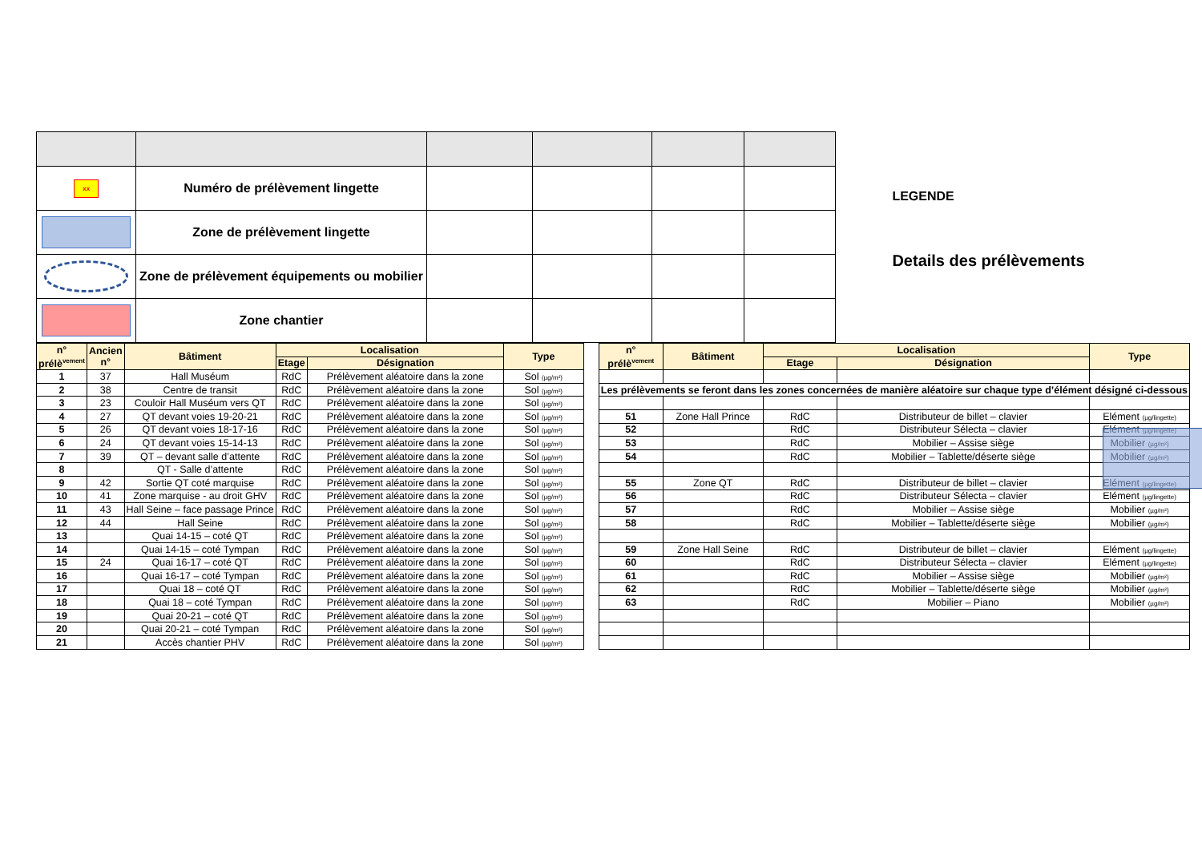| xx | Numéro de prélèvement lingette | | | | |
| | Zone de prélèvement lingette | | | | |
| | Zone de prélèvement équipements ou mobilier | | | | |
| | Zone chantier | | | | |
LEGENDE
Details des prélèvements
| n° prélè<sup>vement</sup> | Ancien n° | Bâtiment | Localisation | | Type |
| --- | --- | --- | --- | --- | --- |
| | | | Etage | Désignation | |
| 1 | 37 | Hall Muséum | RdC | Prélèvement aléatoire dans la zone | Sol (µg/m²) |
| 2 | 38 | Centre de transit | RdC | Prélèvement aléatoire dans la zone | Sol (µg/m²) |
| 3 | 23 | Couloir Hall Muséum vers QT | RdC | Prélèvement aléatoire dans la zone | Sol (µg/m²) |
| 4 | 27 | QT devant voies 19-20-21 | RdC | Prélèvement aléatoire dans la zone | Sol (µg/m²) |
| 5 | 26 | QT devant voies 18-17-16 | RdC | Prélèvement aléatoire dans la zone | Sol (µg/m²) |
| 6 | 24 | QT devant voies 15-14-13 | RdC | Prélèvement aléatoire dans la zone | Sol (µg/m²) |
| 7 | 39 | QT – devant salle d’attente | RdC | Prélèvement aléatoire dans la zone | Sol (µg/m²) |
| 8 | | QT - Salle d’attente | RdC | Prélèvement aléatoire dans la zone | Sol (µg/m²) |
| 9 | 42 | Sortie QT coté marquise | RdC | Prélèvement aléatoire dans la zone | Sol (µg/m²) |
| 10 | 41 | Zone marquise - au droit GHV | RdC | Prélèvement aléatoire dans la zone | Sol (µg/m²) |
| 11 | 43 | Hall Seine – face passage Prince | RdC | Prélèvement aléatoire dans la zone | Sol (µg/m²) |
| 12 | 44 | Hall Seine | RdC | Prélèvement aléatoire dans la zone | Sol (µg/m²) |
| 13 | | Quai 14-15 – coté QT | RdC | Prélèvement aléatoire dans la zone | Sol (µg/m²) |
| 14 | | Quai 14-15 – coté Tympan | RdC | Prélèvement aléatoire dans la zone | Sol (µg/m²) |
| 15 | 24 | Quai 16-17 – coté QT | RdC | Prélèvement aléatoire dans la zone | Sol (µg/m²) |
| 16 | | Quai 16-17 – coté Tympan | RdC | Prélèvement aléatoire dans la zone | Sol (µg/m²) |
| 17 | | Quai 18 – coté QT | RdC | Prélèvement aléatoire dans la zone | Sol (µg/m²) |
| 18 | | Quai 18 – coté Tympan | RdC | Prélèvement aléatoire dans la zone | Sol (µg/m²) |
| 19 | | Quai 20-21 – coté QT | RdC | Prélèvement aléatoire dans la zone | Sol (µg/m²) |
| 20 | | Quai 20-21 – coté Tympan | RdC | Prélèvement aléatoire dans la zone | Sol (µg/m²) |
| 21 | | Accès chantier PHV | RdC | Prélèvement aléatoire dans la zone | Sol (µg/m²) |
| n° prélè<sup>vement</sup> | Bâtiment | Localisation | | Type |
| --- | --- | --- | --- | --- |
| | | Etage | Désignation | |
| Les prélèvements se feront dans les zones concernées de manière aléatoire sur chaque type d’élément désigné ci-dessous | | | | |
| 51 | Zone Hall Prince | RdC | Distributeur de billet – clavier | Elément (µg/lingette) |
| 52 | | RdC | Distributeur Sélecta – clavier | Elément (µg/lingette) |
| 53 | | RdC | Mobilier – Assise siège | Mobilier (µg/m²) |
| 54 | | RdC | Mobilier – Tablette/déserte siège | Mobilier (µg/m²) |
| 55 | Zone QT | RdC | Distributeur de billet – clavier | Elément (µg/lingette) |
| 56 | | RdC | Distributeur Sélecta – clavier | Elément (µg/lingette) |
| 57 | | RdC | Mobilier – Assise siège | Mobilier (µg/m²) |
| 58 | | RdC | Mobilier – Tablette/déserte siège | Mobilier (µg/m²) |
| 59 | Zone Hall Seine | RdC | Distributeur de billet – clavier | Elément (µg/lingette) |
| 60 | | RdC | Distributeur Sélecta – clavier | Elément (µg/lingette) |
| 61 | | RdC | Mobilier – Assise siège | Mobilier (µg/m²) |
| 62 | | RdC | Mobilier – Tablette/déserte siège | Mobilier (µg/m²) |
| 63 | | RdC | Mobilier – Piano | Mobilier (µg/m²) |